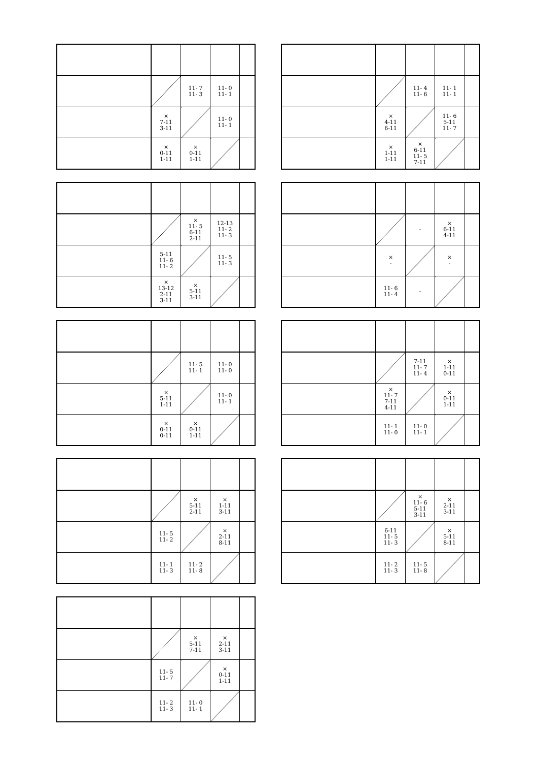| | | 11- 7 11- 3 | 11- 0 11- 1 | |
| | × 7-11 3-11 | | 11- 0 11- 1 | |
| | × 0-11 1-11 | × 0-11 1-11 | | |
| | | 11- 4 11- 6 | 11- 1 11- 1 | |
| | × 4-11 6-11 | | 11- 6 5-11 11- 7 | |
| | × 1-11 1-11 | × 6-11 11- 5 7-11 | | |
| | | × 11- 5 6-11 2-11 | 12-13 11- 2 11- 3 | |
| | 5-11 11- 6 11- 2 | | 11- 5 11- 3 | |
| | × 13-12 2-11 3-11 | × 5-11 3-11 | | |
| | | - | × 6-11 4-11 | |
| | × - | | × - | |
| | 11- 6 11- 4 | - | | |
| | | 11- 5 11- 1 | 11- 0 11- 0 | |
| | × 5-11 1-11 | | 11- 0 11- 1 | |
| | × 0-11 0-11 | × 0-11 1-11 | | |
| | | 7-11 11- 7 11- 4 | × 1-11 0-11 | |
| | × 11- 7 7-11 4-11 | | × 0-11 1-11 | |
| | 11- 1 11- 0 | 11- 0 11- 1 | | |
| | | × 5-11 2-11 | × 1-11 3-11 | |
| | 11- 5 11- 2 | | × 2-11 8-11 | |
| | 11- 1 11- 3 | 11- 2 11- 8 | | |
| | | × 11- 6 5-11 3-11 | × 2-11 3-11 | |
| | 6-11 11- 5 11- 3 | | × 5-11 8-11 | |
| | 11- 2 11- 3 | 11- 5 11- 8 | | |
| | | × 5-11 7-11 | × 2-11 3-11 | |
| | 11- 5 11- 7 | | × 0-11 1-11 | |
| | 11- 2 11- 3 | 11- 0 11- 1 | | |